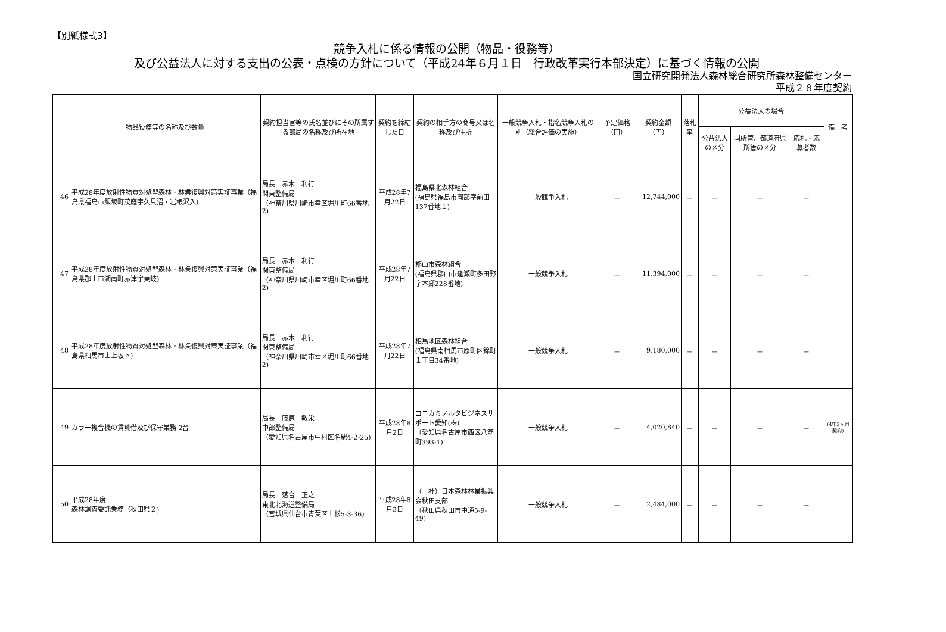【別紙様式3】
競争入札に係る情報の公開（物品・役務等）
及び公益法人に対する支出の公表・点検の方針について（平成24年６月１日　行政改革実行本部決定）に基づく情報の公開
国立研究開発法人森林総合研究所森林整備センター
平成２８年度契約
| | 物品役務等の名称及び数量 | 契約担当官等の氏名並びにその所属する部局の名称及び所在地 | 契約を締結した日 | 契約の相手方の商号又は名称及び住所 | 一般競争入札・指名競争入札の別（総合評価の実施） | 予定価格（円） | 契約金額（円） | 落札率 | 公益法人の場合 | | | 備 考 |
| --- | --- | --- | --- | --- | --- | --- | --- | --- | --- | --- | --- | --- |
| | | | | | | | | | 公益法人の区分 | 国所管、都道府県所管の区分 | 応札・応募者数 | |
| 46 | 平成28年度放射性物質対処型森林・林業復興対策実証事業（福島県福島市飯坂町茂庭字久具沼・岩根沢入) | 局長 赤木 利行 関東整備局 （神奈川県川崎市幸区堀川町66番地2) | 平成28年7月22日 | 福島県北森林組合 (福島県福島市岡部字前田137番地１) | 一般競争入札 | － | 12,744,000 | － | － | － | － | |
| 47 | 平成28年度放射性物質対処型森林・林業復興対策実証事業（福島県郡山市湖南町赤津字東岐) | 局長 赤木 利行 関東整備局 （神奈川県川崎市幸区堀川町66番地2) | 平成28年7月22日 | 郡山市森林組合 (福島県郡山市逢瀬町多田野字本郷228番地) | 一般競争入札 | － | 11,394,000 | － | － | － | － | |
| 48 | 平成28年度放射性物質対処型森林・林業復興対策実証事業（福島県相馬市山上坂下) | 局長 赤木 利行 関東整備局 （神奈川県川崎市幸区堀川町66番地2) | 平成28年7月22日 | 相馬地区森林組合 (福島県南相馬市原町区錦町１丁目34番地) | 一般競争入札 | － | 9,180,000 | － | － | － | － | |
| 49 | カラー複合機の賃貸借及び保守業務 2台 | 局長 藤原 敏栄 中部整備局 （愛知県名古屋市中村区名駅4-2-25) | 平成28年8月2日 | コニカミノルタビジネスサポート愛知(株) （愛知県名古屋市西区八筋町393-1) | 一般競争入札 | － | 4,020,840 | － | － | － | － | (4年3ヶ月契約) |
| 50 | 平成28年度 森林調査委託業務（秋田県２) | 局長 落合 正之 東北北海道整備局 （宮城県仙台市青葉区上杉5-3-36) | 平成28年8月3日 | （一社）日本森林林業振興会秋田支部 （秋田県秋田市中通5-9-49) | 一般競争入札 | － | 2,484,000 | － | － | － | － | |